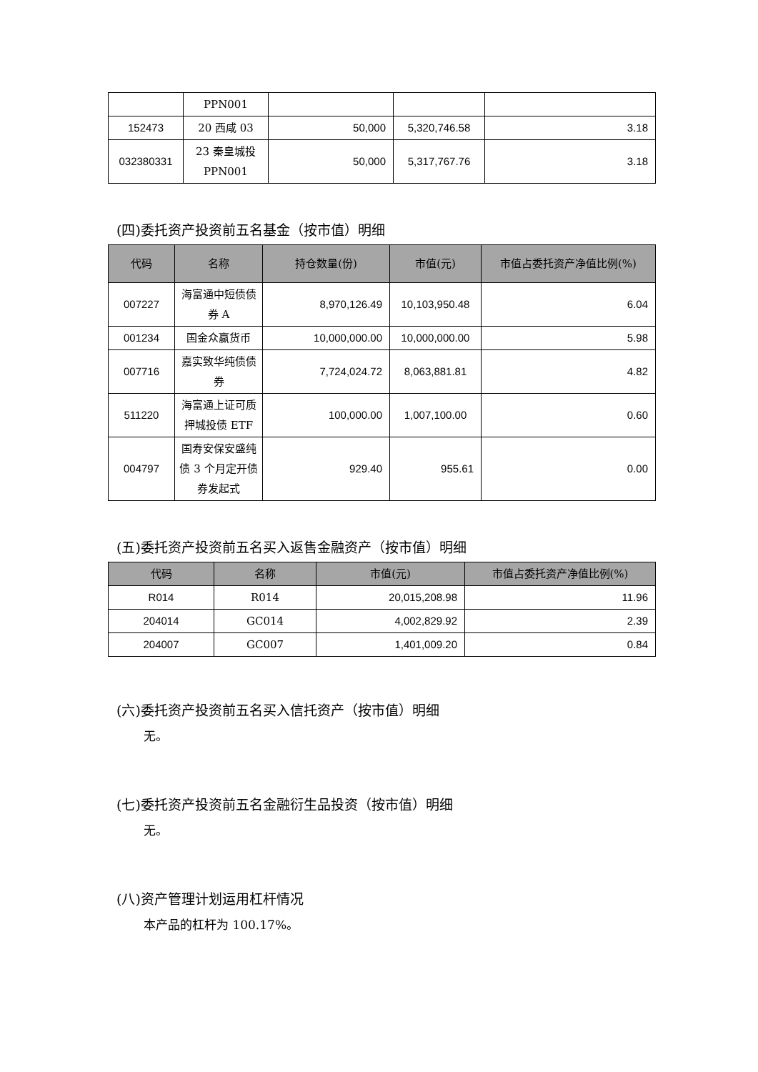| | PPN001 | | | |
| 152473 | 20 西咸 03 | 50,000 | 5,320,746.58 | 3.18 |
| 032380331 | 23 秦皇城投 PPN001 | 50,000 | 5,317,767.76 | 3.18 |
(四)委托资产投资前五名基金（按市值）明细
| 代码 | 名称 | 持仓数量(份) | 市值(元) | 市值占委托资产净值比例(%) |
| --- | --- | --- | --- | --- |
| 007227 | 海富通中短债债券 A | 8,970,126.49 | 10,103,950.48 | 6.04 |
| 001234 | 国金众赢货币 | 10,000,000.00 | 10,000,000.00 | 5.98 |
| 007716 | 嘉实致华纯债债券 | 7,724,024.72 | 8,063,881.81 | 4.82 |
| 511220 | 海富通上证可质押城投债 ETF | 100,000.00 | 1,007,100.00 | 0.60 |
| 004797 | 国寿安保安盛纯债 3 个月定开债券发起式 | 929.40 | 955.61 | 0.00 |
(五)委托资产投资前五名买入返售金融资产（按市值）明细
| 代码 | 名称 | 市值(元) | 市值占委托资产净值比例(%) |
| --- | --- | --- | --- |
| R014 | R014 | 20,015,208.98 | 11.96 |
| 204014 | GC014 | 4,002,829.92 | 2.39 |
| 204007 | GC007 | 1,401,009.20 | 0.84 |
(六)委托资产投资前五名买入信托资产（按市值）明细
无。
(七)委托资产投资前五名金融衍生品投资（按市值）明细
无。
(八)资产管理计划运用杠杆情况
本产品的杠杆为 100.17%。